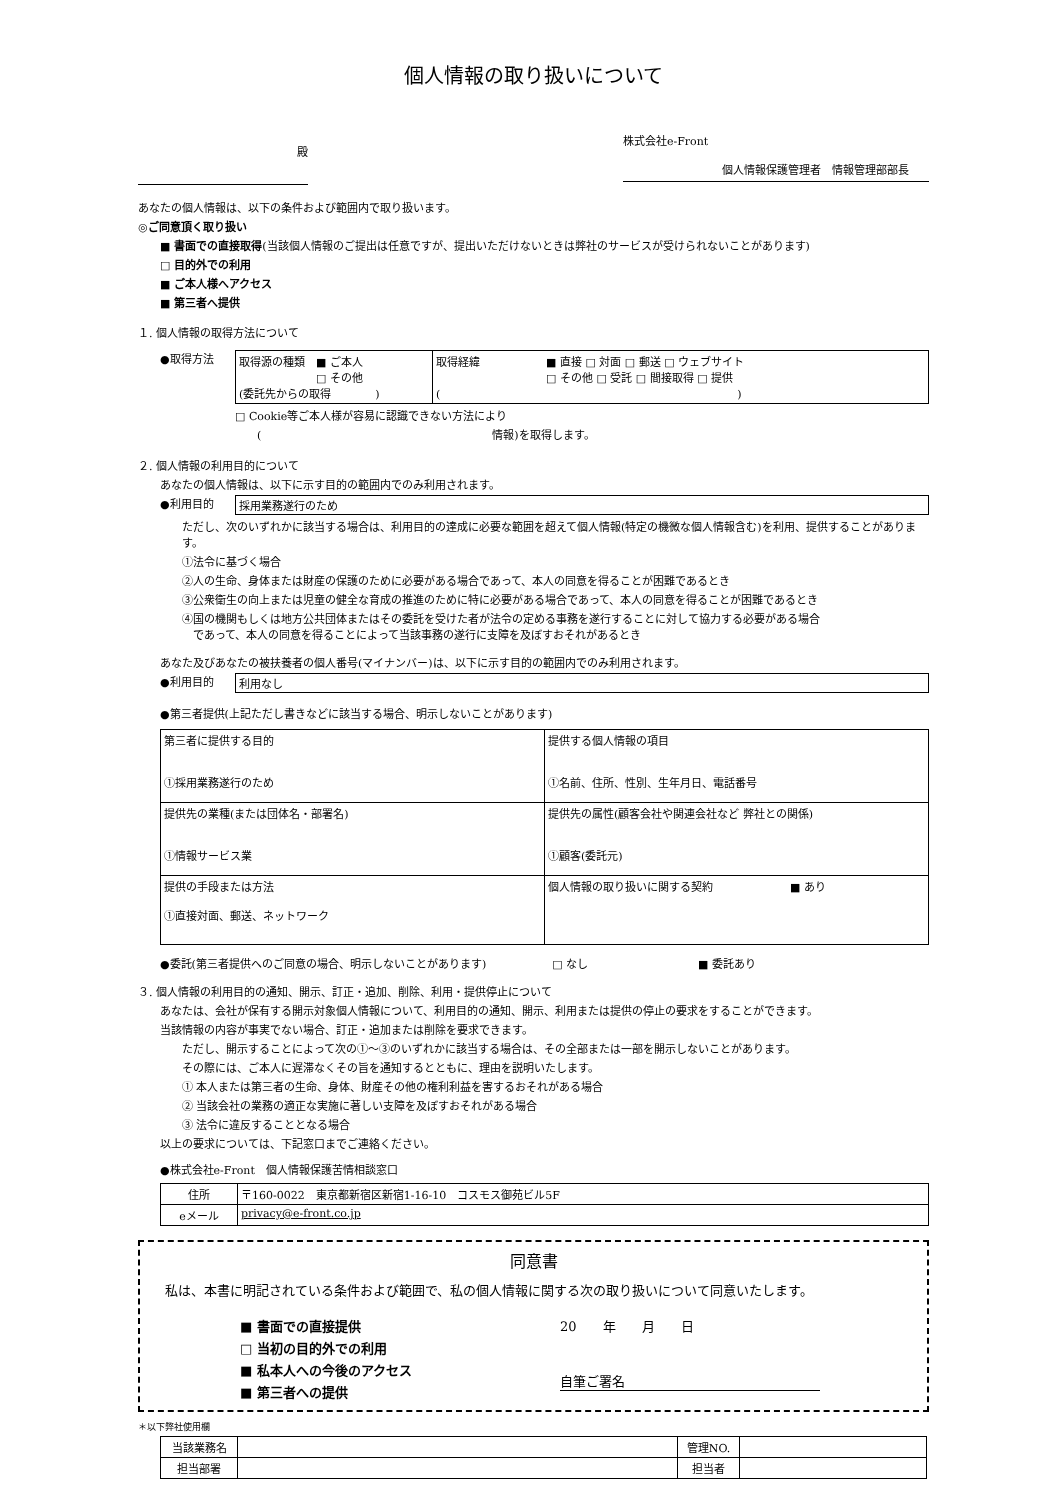個人情報の取り扱いについて
殿
株式会社e-Front
個人情報保護管理者　情報管理部部長
あなたの個人情報は、以下の条件および範囲内で取り扱います。
◎ご同意頂く取り扱い
■ 書面での直接取得(当該個人情報のご提出は任意ですが、提出いただけないときは弊社のサービスが受けられないことがあります)
□ 目的外での利用
■ ご本人様へアクセス
■ 第三者へ提供
１. 個人情報の取得方法について
●取得方法
| 取得源の種類 ■ ご本人 □ その他 (委託先からの取得 ) | 取得経緯 ■ 直接 □ 対面 □ 郵送 □ ウェブサイト □ その他 □ 受託 □ 間接取得 □ 提供 ( ) |
□ Cookie等ご本人様が容易に認識できない方法により
　　(　　　　　　　　　　　　　　　　　　　　　情報)を取得します。
２. 個人情報の利用目的について
あなたの個人情報は、以下に示す目的の範囲内でのみ利用されます。
●利用目的 採用業務遂行のため
ただし、次のいずれかに該当する場合は、利用目的の達成に必要な範囲を超えて個人情報(特定の機微な個人情報含む)を利用、提供することがあります。
①法令に基づく場合
②人の生命、身体または財産の保護のために必要がある場合であって、本人の同意を得ることが困難であるとき
③公衆衛生の向上または児童の健全な育成の推進のために特に必要がある場合であって、本人の同意を得ることが困難であるとき
④国の機関もしくは地方公共団体またはその委託を受けた者が法令の定める事務を遂行することに対して協力する必要がある場合
　であって、本人の同意を得ることによって当該事務の遂行に支障を及ぼすおそれがあるとき
あなた及びあなたの被扶養者の個人番号(マイナンバー)は、以下に示す目的の範囲内でのみ利用されます。
●利用目的 利用なし
●第三者提供(上記ただし書きなどに該当する場合、明示しないことがあります)
| 第三者に提供する目的 ①採用業務遂行のため | 提供する個人情報の項目 ①名前、住所、性別、生年月日、電話番号 |
| 提供先の業種(または団体名・部署名) ①情報サービス業 | 提供先の属性(顧客会社や関連会社など 弊社との関係) ①顧客(委託元) |
| 提供の手段または方法 ①直接対面、郵送、ネットワーク | 個人情報の取り扱いに関する契約 ■ あり |
●委託(第三者提供へのご同意の場合、明示しないことがあります)　　　　　　□ なし　　　　　　　　　　■ 委託あり
３. 個人情報の利用目的の通知、開示、訂正・追加、削除、利用・提供停止について
あなたは、会社が保有する開示対象個人情報について、利用目的の通知、開示、利用または提供の停止の要求をすることができます。
当該情報の内容が事実でない場合、訂正・追加または削除を要求できます。
ただし、開示することによって次の①～③のいずれかに該当する場合は、その全部または一部を開示しないことがあります。
その際には、ご本人に遅滞なくその旨を通知するとともに、理由を説明いたします。
① 本人または第三者の生命、身体、財産その他の権利利益を害するおそれがある場合
② 当該会社の業務の適正な実施に著しい支障を及ぼすおそれがある場合
③ 法令に違反することとなる場合
以上の要求については、下記窓口までご連絡ください。
●株式会社e-Front　個人情報保護苦情相談窓口
| 住所 | 〒160-0022 東京都新宿区新宿1-16-10 コスモス御苑ビル5F |
| eメール | privacy@e-front.co.jp |
同意書
私は、本書に明記されている条件および範囲で、私の個人情報に関する次の取り扱いについて同意いたします。
■ 書面での直接提供
□ 当初の目的外での利用
■ 私本人への今後のアクセス
■ 第三者への提供
20　　年　　月　　日
自筆ご署名
＊以下弊社使用欄
| 当該業務名 | | 管理NO. | |
| 担当部署 | | 担当者 | |